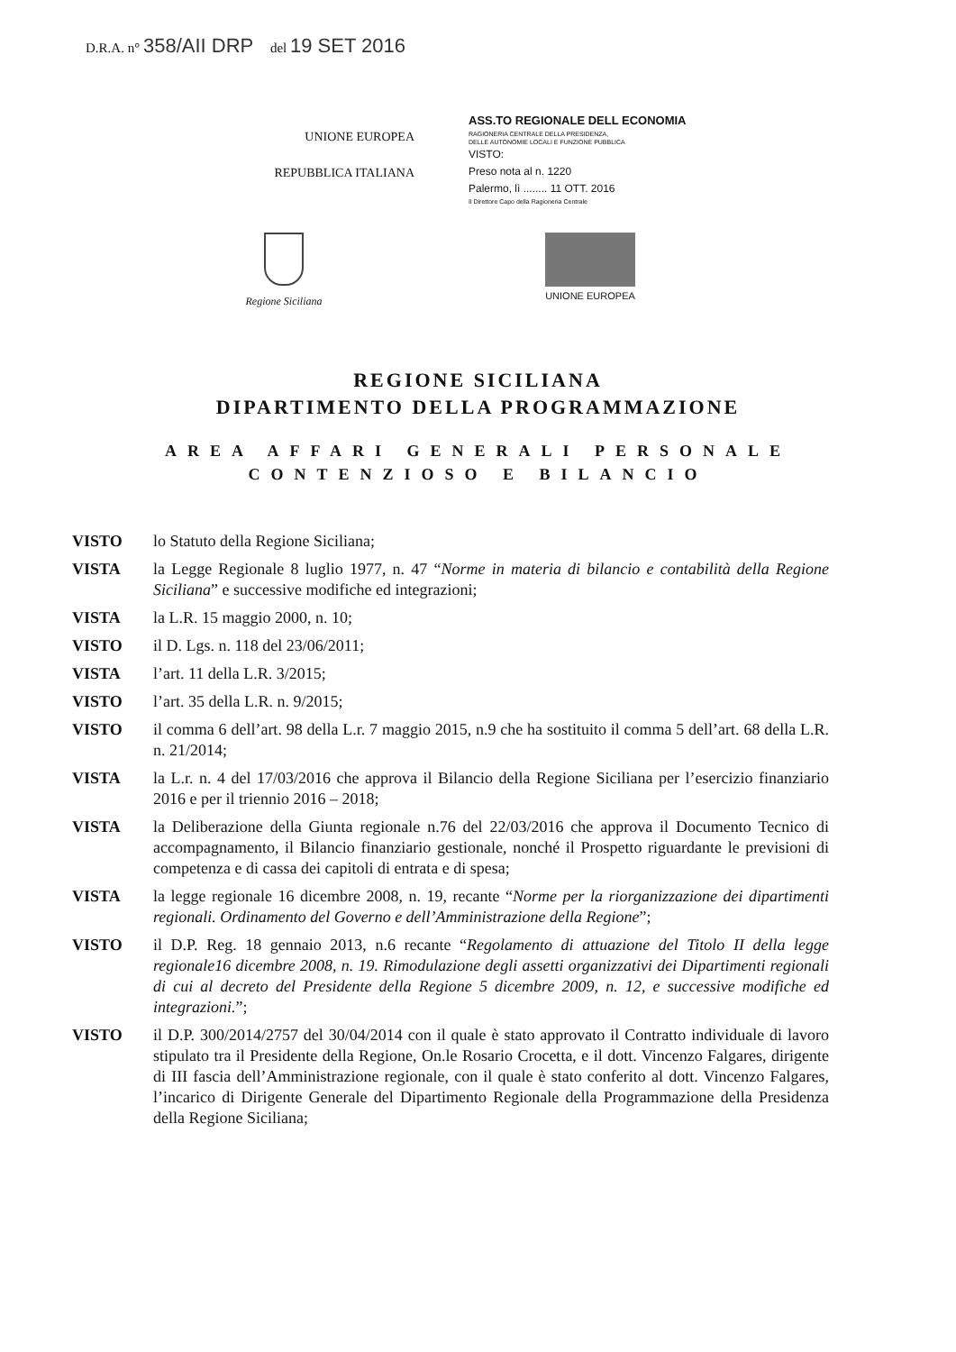D.R.A. n° 358/AII DRP del 19 SET 2016
UNIONE EUROPEA
REPUBBLICA ITALIANA
ASS.TO REGIONALE DELL ECONOMIA
RAGIONERIA CENTRALE DELLA PRESIDENZA,
DELLE AUTONOMIE LOCALI E FUNZIONE PUBBLICA
VISTO:
Preso nota al n. 1220
Palermo, lì ........ 11 OTT. 2016
Il Direttore Capo della Ragioneria Centrale
Regione Siciliana
UNIONE EUROPEA
REGIONE SICILIANA
DIPARTIMENTO DELLA PROGRAMMAZIONE
AREA AFFARI GENERALI PERSONALE
CONTENZIOSO E BILANCIO
VISTO lo Statuto della Regione Siciliana;
VISTA la Legge Regionale 8 luglio 1977, n. 47 “Norme in materia di bilancio e contabilità della Regione Siciliana” e successive modifiche ed integrazioni;
VISTA la L.R. 15 maggio 2000, n. 10;
VISTO il D. Lgs. n. 118 del 23/06/2011;
VISTA l’art. 11 della L.R. 3/2015;
VISTO l’art. 35 della L.R. n. 9/2015;
VISTO il comma 6 dell’art. 98 della L.r. 7 maggio 2015, n.9 che ha sostituito il comma 5 dell’art. 68 della L.R. n. 21/2014;
VISTA la L.r. n. 4 del 17/03/2016 che approva il Bilancio della Regione Siciliana per l’esercizio finanziario 2016 e per il triennio 2016 – 2018;
VISTA la Deliberazione della Giunta regionale n.76 del 22/03/2016 che approva il Documento Tecnico di accompagnamento, il Bilancio finanziario gestionale, nonché il Prospetto riguardante le previsioni di competenza e di cassa dei capitoli di entrata e di spesa;
VISTA la legge regionale 16 dicembre 2008, n. 19, recante “Norme per la riorganizzazione dei dipartimenti regionali. Ordinamento del Governo e dell’Amministrazione della Regione”;
VISTO il D.P. Reg. 18 gennaio 2013, n.6 recante “Regolamento di attuazione del Titolo II della legge regionale16 dicembre 2008, n. 19. Rimodulazione degli assetti organizzativi dei Dipartimenti regionali di cui al decreto del Presidente della Regione 5 dicembre 2009, n. 12, e successive modifiche ed integrazioni.”;
VISTO il D.P. 300/2014/2757 del 30/04/2014 con il quale è stato approvato il Contratto individuale di lavoro stipulato tra il Presidente della Regione, On.le Rosario Crocetta, e il dott. Vincenzo Falgares, dirigente di III fascia dell’Amministrazione regionale, con il quale è stato conferito al dott. Vincenzo Falgares, l’incarico di Dirigente Generale del Dipartimento Regionale della Programmazione della Presidenza della Regione Siciliana;